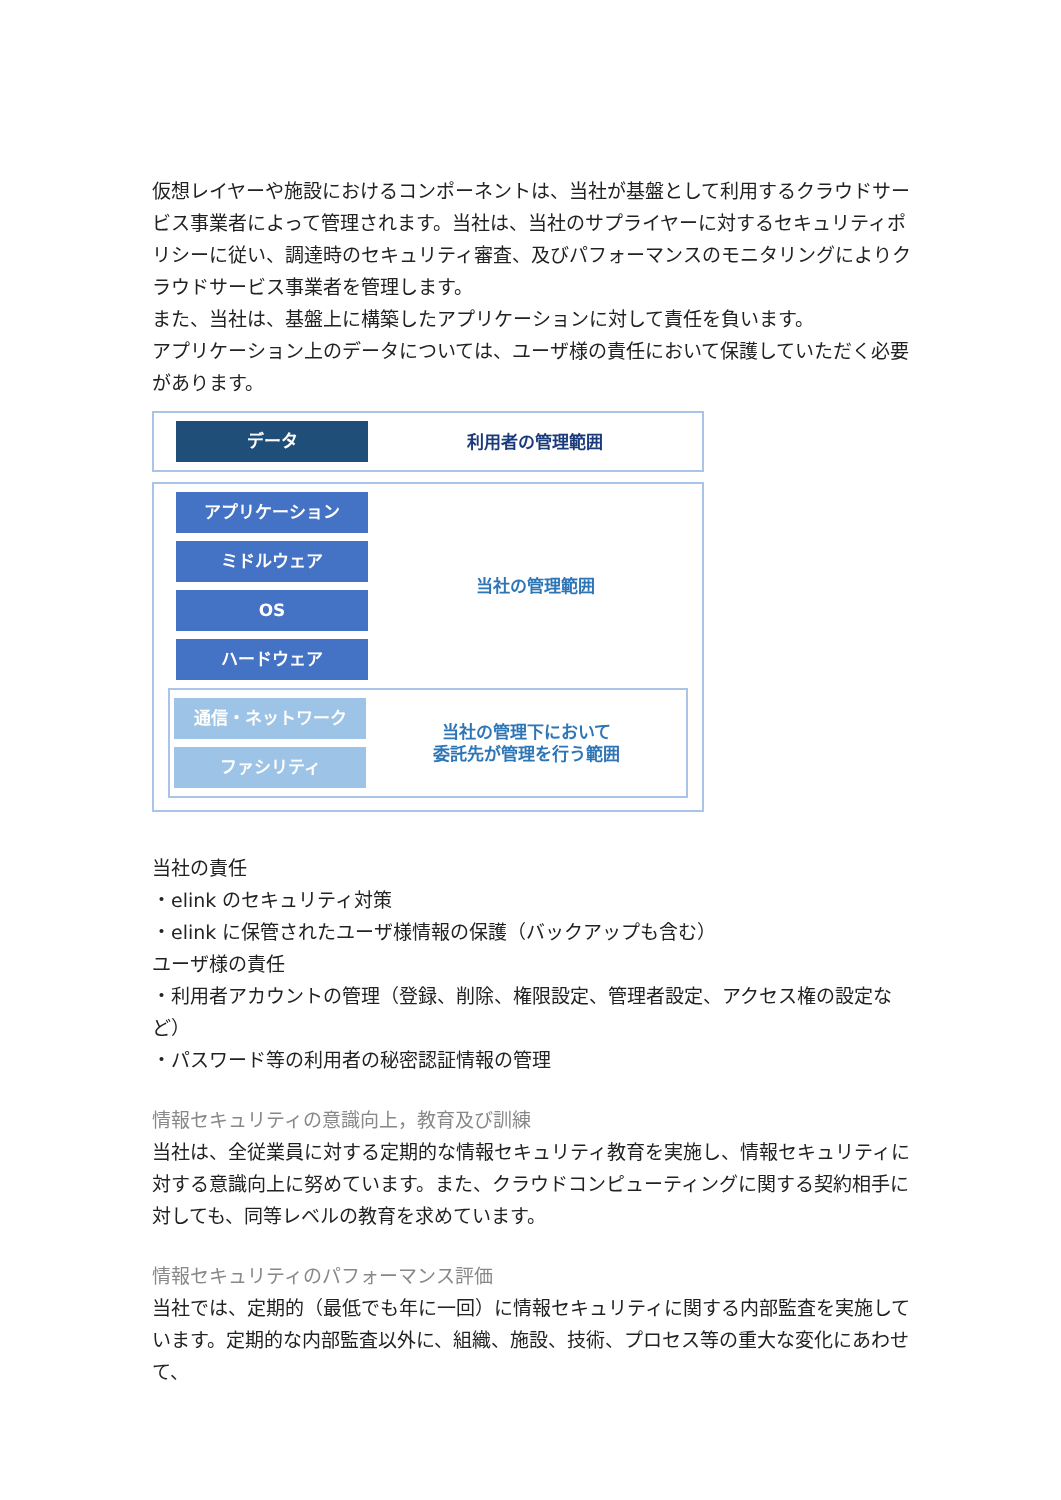仮想レイヤーや施設におけるコンポーネントは、当社が基盤として利用するクラウドサービス事業者によって管理されます。当社は、当社のサプライヤーに対するセキュリティポリシーに従い、調達時のセキュリティ審査、及びパフォーマンスのモニタリングによりクラウドサービス事業者を管理します。
また、当社は、基盤上に構築したアプリケーションに対して責任を負います。
アプリケーション上のデータについては、ユーザ様の責任において保護していただく必要があります。
データ
利用者の管理範囲
アプリケーション
ミドルウェア
OS
ハードウェア
当社の管理範囲
通信・ネットワーク
ファシリティ
当社の管理下において
委託先が管理を行う範囲
当社の責任
・elink のセキュリティ対策
・elink に保管されたユーザ様情報の保護（バックアップも含む）
ユーザ様の責任
・利用者アカウントの管理（登録、削除、権限設定、管理者設定、アクセス権の設定など）
・パスワード等の利用者の秘密認証情報の管理
情報セキュリティの意識向上，教育及び訓練
当社は、全従業員に対する定期的な情報セキュリティ教育を実施し、情報セキュリティに対する意識向上に努めています。また、クラウドコンピューティングに関する契約相手に対しても、同等レベルの教育を求めています。
情報セキュリティのパフォーマンス評価
当社では、定期的（最低でも年に一回）に情報セキュリティに関する内部監査を実施しています。定期的な内部監査以外に、組織、施設、技術、プロセス等の重大な変化にあわせて、